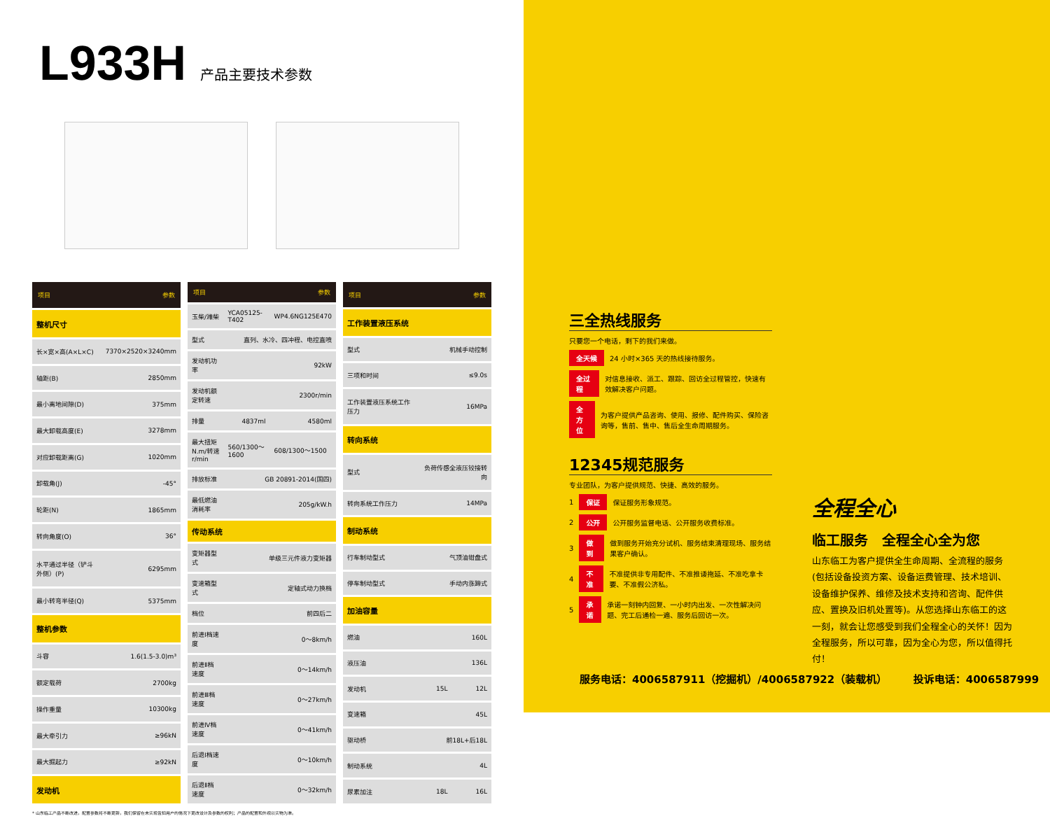L933H 产品主要技术参数
| 项目 | 参数 |
| --- | --- |
| 整机尺寸 | |
| 长×宽×高(A×L×C) | 7370×2520×3240mm |
| 轴距(B) | 2850mm |
| 最小离地间隙(D) | 375mm |
| 最大卸载高度(E) | 3278mm |
| 对应卸载距离(G) | 1020mm |
| 卸载角(J) | -45° |
| 轮距(N) | 1865mm |
| 转向角度(O) | 36° |
| 水平通过半径（铲斗外侧）(P) | 6295mm |
| 最小转弯半径(Q) | 5375mm |
| 整机参数 | |
| 斗容 | 1.6(1.5-3.0)m³ |
| 额定载荷 | 2700kg |
| 操作重量 | 10300kg |
| 最大牵引力 | ≥96kN |
| 最大掘起力 | ≥92kN |
| 发动机 | |
| 项目 | | 参数 |
| --- | --- | --- |
| 玉柴/潍柴 | YCA05125-T402 | WP4.6NG125E470 |
| 型式 | 直列、水冷、四冲程、电控直喷 | |
| 发动机功率 | 92kW | |
| 发动机额定转速 | 2300r/min | |
| 排量 | 4837ml | 4580ml |
| 最大扭矩N.m/转速r/min | 560/1300～1600 | 608/1300～1500 |
| 排放标准 | GB 20891-2014(国四) | |
| 最低燃油消耗率 | 205g/kW.h | |
| 传动系统 | | |
| 变矩器型式 | 单级三元件液力变矩器 | |
| 变速箱型式 | 定轴式动力换档 | |
| 档位 | 前四后二 | |
| 前进Ⅰ档速度 | 0～8km/h | |
| 前进Ⅱ档速度 | 0～14km/h | |
| 前进Ⅲ档速度 | 0～27km/h | |
| 前进Ⅳ档速度 | 0～41km/h | |
| 后退Ⅰ档速度 | 0～10km/h | |
| 后退Ⅱ档速度 | 0～32km/h | |
| 项目 | | 参数 |
| --- | --- | --- |
| 工作装置液压系统 | | |
| 型式 | 机械手动控制 | |
| 三项和时间 | ≤9.0s | |
| 工作装置液压系统工作压力 | 16MPa | |
| 转向系统 | | |
| 型式 | 负荷传感全液压铰接转向 | |
| 转向系统工作压力 | 14MPa | |
| 制动系统 | | |
| 行车制动型式 | 气顶油钳盘式 | |
| 停车制动型式 | 手动内涨蹄式 | |
| 加油容量 | | |
| 燃油 | 160L | |
| 液压油 | 136L | |
| 发动机 | 15L | 12L |
| 变速箱 | 45L | |
| 驱动桥 | 前18L+后18L | |
| 制动系统 | 4L | |
| 尿素加注 | 18L | 16L |
* 山东临工产品不断改进，配置参数将不断更新，我们保留在未实现告知用户的情况下更改设计及参数的权利；产品的配置和外观以实物为准。
三全热线服务
只要您一个电话，剩下的我们来做。
全天候 24 小时×365 天的热线接待服务。
全过程 对信息接收、派工、跟踪、回访全过程管控，快速有效解决客户问题。
全方位 为客户提供产品咨询、使用、报修、配件购买、保险咨询等，售前、售中、售后全生命周期服务。
12345规范服务
专业团队，为客户提供规范、快捷、高效的服务。
1 保证 保证服务形象规范。
2 公开 公开服务监督电话、公开服务收费标准。
3 做到 做到服务开始充分试机、服务结束清理现场、服务结果客户确认。
4 不准 不准提供非专用配件、不准推诿拖延、不准吃拿卡要、不准假公济私。
5 承诺 承诺一刻钟内回复、一小时内出发、一次性解决问题、完工后通检一遍、服务后回访一次。
全程全心
临工服务　全程全心全为您
山东临工为客户提供全生命周期、全流程的服务(包括设备投资方案、设备运费管理、技术培训、设备维护保养、维修及技术支持和咨询、配件供应、置换及旧机处置等)。从您选择山东临工的这一刻，就会让您感受到我们全程全心的关怀！因为全程服务，所以可靠，因为全心为您，所以值得托付！
服务电话：4006587911（挖掘机）/4006587922（装载机）　　　投诉电话：4006587999